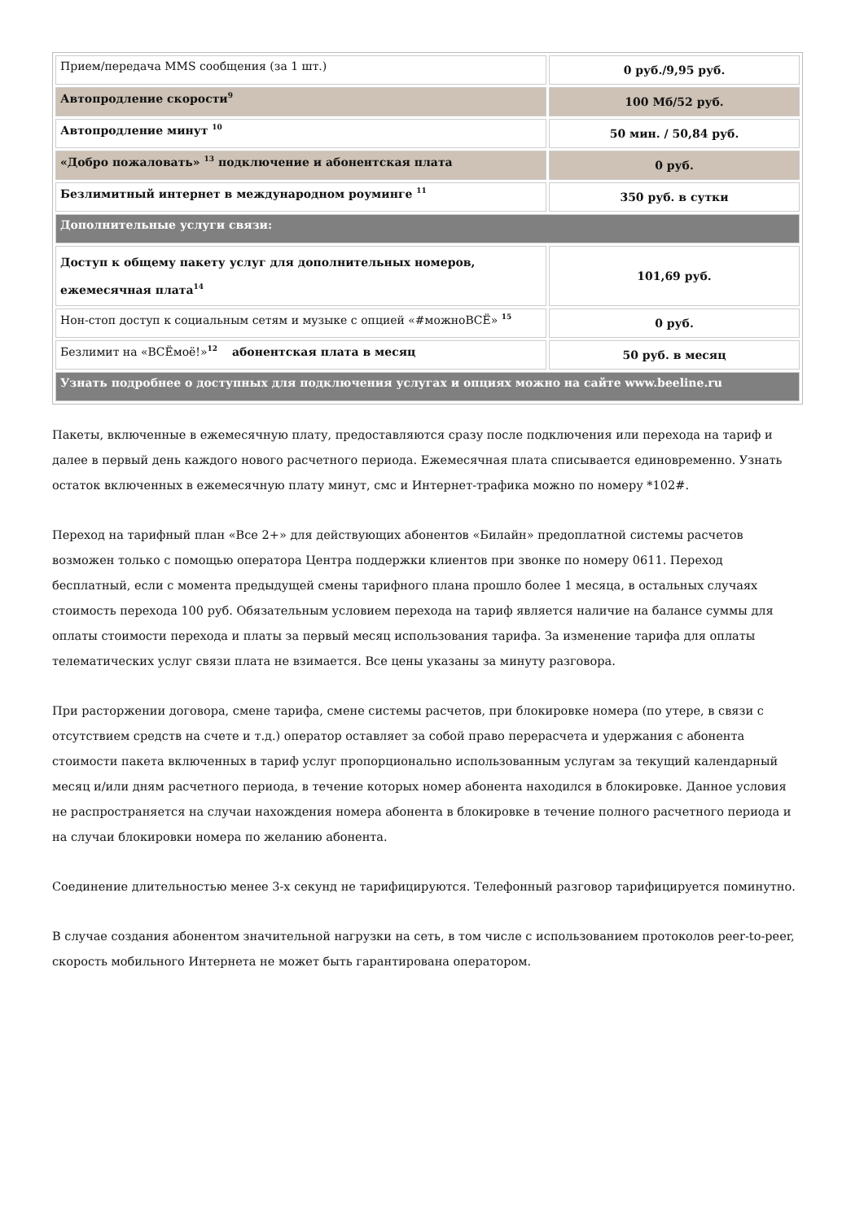| Прием/передача MMS сообщения (за 1 шт.) | 0 руб./9,95 руб. |
| Автопродление скорости<sup>9</sup> | 100 Мб/52 руб. |
| Автопродление минут <sup>10</sup> | 50 мин. / 50,84 руб. |
| «Добро пожаловать» <sup>13</sup> подключение и абонентская плата | 0 руб. |
| Безлимитный интернет в международном роуминге <sup>11</sup> | 350 руб. в сутки |
| Дополнительные услуги связи: | |
| Доступ к общему пакету услуг для дополнительных номеров, ежемесячная плата<sup>14</sup> | 101,69 руб. |
| Нон-стоп доступ к социальным сетям и музыке с опцией «#можноВСЁ» <sup>15</sup> | 0 руб. |
| Безлимит на «ВСЁмоё!»<sup>12</sup> абонентская плата в месяц | 50 руб. в месяц |
| Узнать подробнее о доступных для подключения услугах и опциях можно на сайте www.beeline.ru | |
Пакеты, включенные в ежемесячную плату, предоставляются сразу после подключения или перехода на тариф и далее в первый день каждого нового расчетного периода. Ежемесячная плата списывается единовременно. Узнать остаток включенных в ежемесячную плату минут, смс и Интернет-трафика можно по номеру *102#.
Переход на тарифный план «Все 2+» для действующих абонентов «Билайн» предоплатной системы расчетов возможен только с помощью оператора Центра поддержки клиентов при звонке по номеру 0611. Переход бесплатный, если с момента предыдущей смены тарифного плана прошло более 1 месяца, в остальных случаях стоимость перехода 100 руб. Обязательным условием перехода на тариф является наличие на балансе суммы для оплаты стоимости перехода и платы за первый месяц использования тарифа. За изменение тарифа для оплаты телематических услуг связи плата не взимается. Все цены указаны за минуту разговора.
При расторжении договора, смене тарифа, смене системы расчетов, при блокировке номера (по утере, в связи с отсутствием средств на счете и т.д.) оператор оставляет за собой право перерасчета и удержания с абонента стоимости пакета включенных в тариф услуг пропорционально использованным услугам за текущий календарный месяц и/или дням расчетного периода, в течение которых номер абонента находился в блокировке. Данное условия не распространяется на случаи нахождения номера абонента в блокировке в течение полного расчетного периода и на случаи блокировки номера по желанию абонента.
Соединение длительностью менее 3-х секунд не тарифицируются. Телефонный разговор тарифицируется поминутно.
В случае создания абонентом значительной нагрузки на сеть, в том числе с использованием протоколов peer-to-peer, скорость мобильного Интернета не может быть гарантирована оператором.